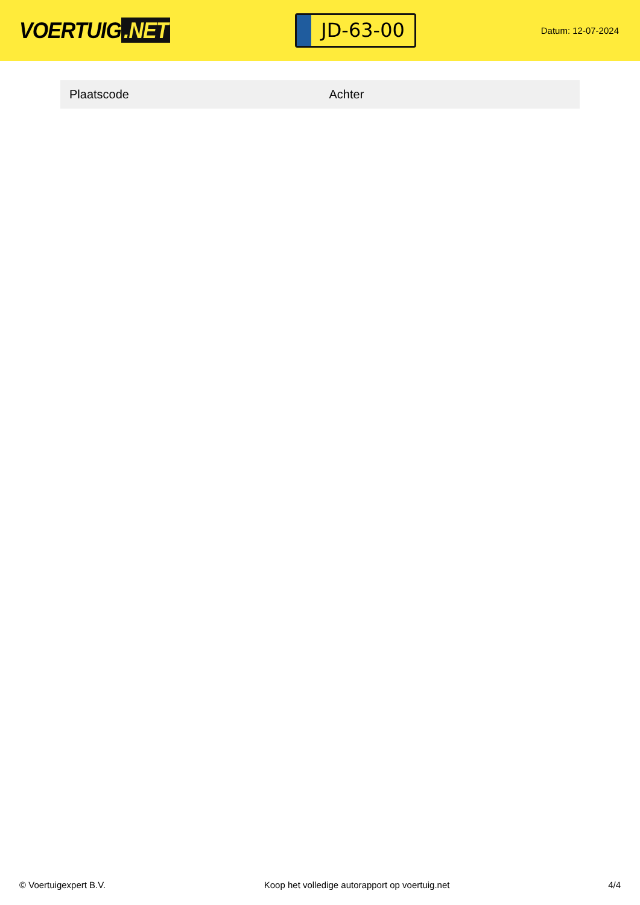VOERTUIG.NET
JD-63-00
Datum: 12-07-2024
| Plaatscode | Achter |
© Voertuigexpert B.V. Koop het volledige autorapport op voertuig.net 4/4